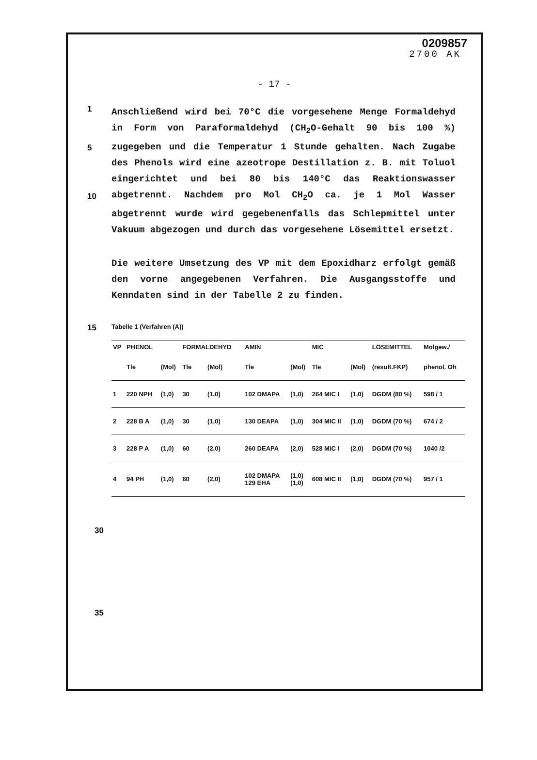0209857
2700 AK
- 17 -
1
5
10
Anschließend wird bei 70°C die vorgesehene Menge Formaldehyd in Form von Paraformaldehyd (CH<sub>2</sub>O-Gehalt 90 bis 100 %) zugegeben und die Temperatur 1 Stunde gehalten. Nach Zugabe des Phenols wird eine azeotrope Destillation z. B. mit Toluol eingerichtet und bei 80 bis 140°C das Reaktionswasser abgetrennt. Nachdem pro Mol CH<sub>2</sub>O ca. je 1 Mol Wasser abgetrennt wurde wird gegebenenfalls das Schlepmittel unter Vakuum abgezogen und durch das vorgesehene Lösemittel ersetzt.
Die weitere Umsetzung des VP mit dem Epoxidharz erfolgt gemäß den vorne angegebenen Verfahren. Die Ausgangsstoffe und Kenndaten sind in der Tabelle 2 zu finden.
15
Tabelle 1 (Verfahren (A))
| VP | PHENOL | | FORMALDEHYD | | AMIN | | MIC | | LÖSEMITTEL | Molgew./ |
| --- | --- | --- | --- | --- | --- | --- | --- | --- | --- | --- |
| | Tle | (Mol) | Tle | (Mol) | Tle | (Mol) | Tle | (Mol) | (result.FKP) | phenol. Oh |
| 1 | 220 NPH | (1,0) | 30 | (1,0) | 102 DMAPA | (1,0) | 264 MIC I | (1,0) | DGDM (80 %) | 598 / 1 |
| 2 | 228 B A | (1,0) | 30 | (1,0) | 130 DEAPA | (1,0) | 304 MIC II | (1,0) | DGDM (70 %) | 674 / 2 |
| 3 | 228 P A | (1,0) | 60 | (2,0) | 260 DEAPA | (2,0) | 528 MIC I | (2,0) | DGDM (70 %) | 1040 /2 |
| 4 | 94 PH | (1,0) | 60 | (2,0) | 102 DMAPA 129 EHA | (1,0) (1,0) | 608 MIC II | (1,0) | DGDM (70 %) | 957 / 1 |
30
35